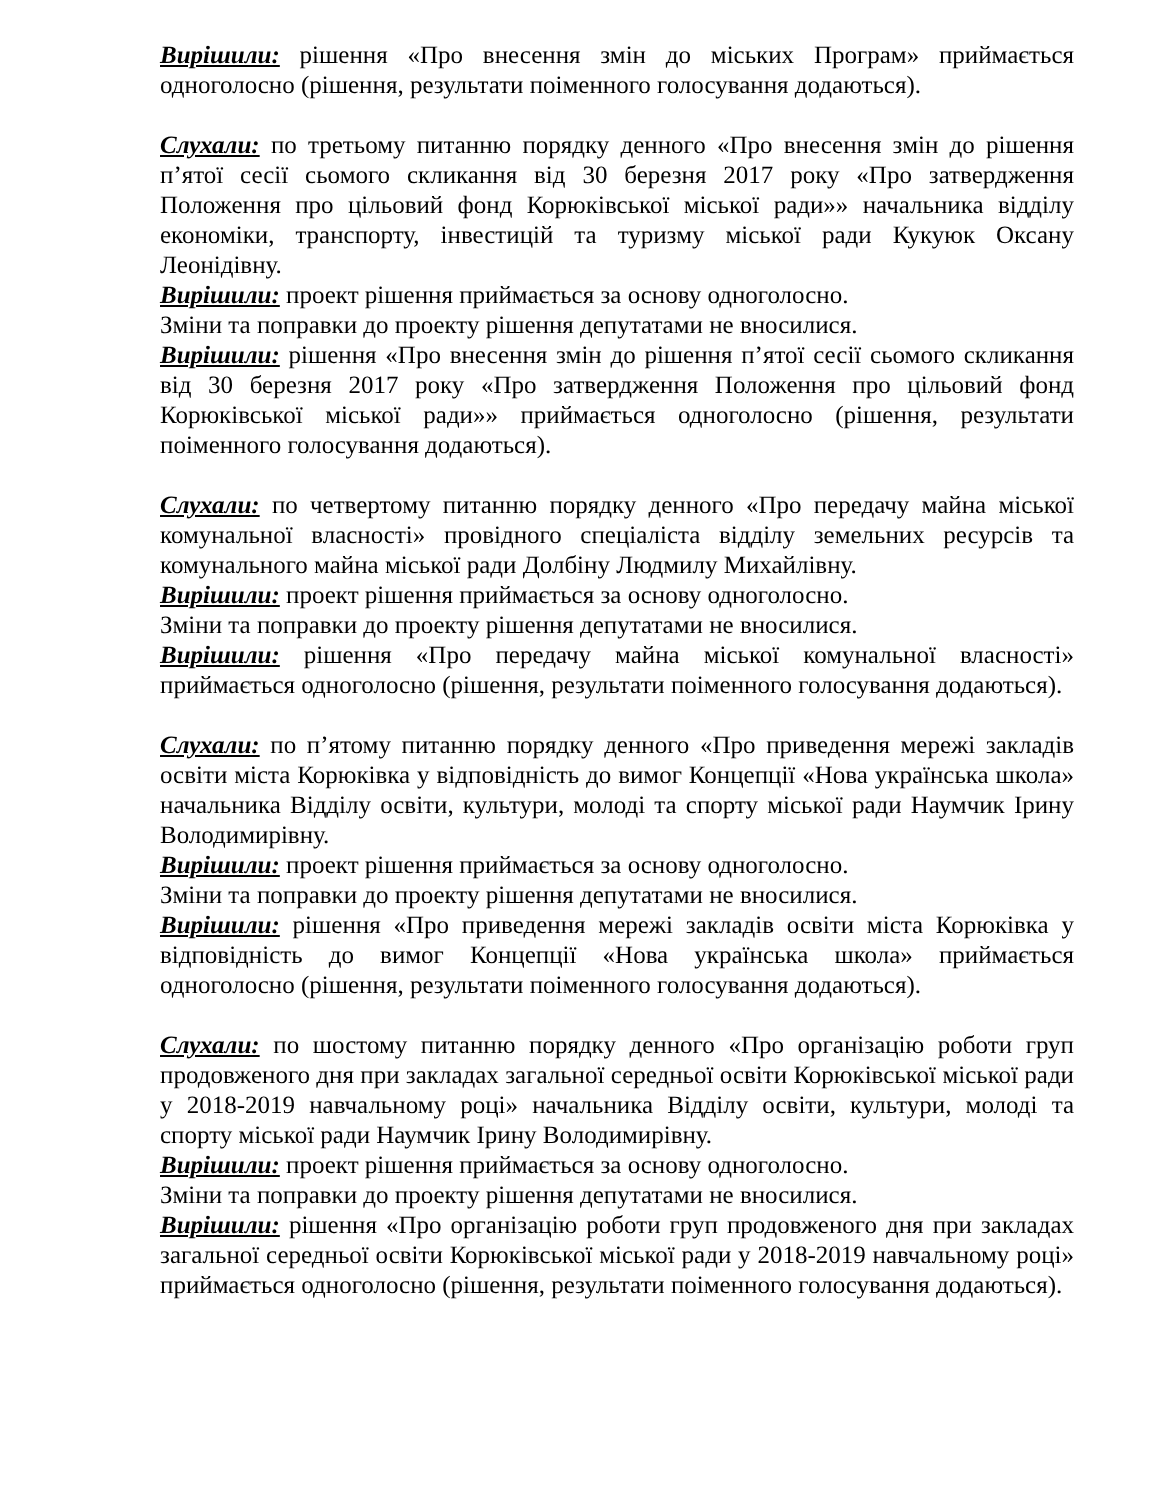Вирішили: рішення «Про внесення змін до міських Програм» приймається одноголосно (рішення, результати поіменного голосування додаються).
Слухали: по третьому питанню порядку денного «Про внесення змін до рішення п’ятої сесії сьомого скликання від 30 березня 2017 року «Про затвердження Положення про цільовий фонд Корюківської міської ради»» начальника відділу економіки, транспорту, інвестицій та туризму міської ради Кукуюк Оксану Леонідівну.
Вирішили: проект рішення приймається за основу одноголосно.
Зміни та поправки до проекту рішення депутатами не вносилися.
Вирішили: рішення «Про внесення змін до рішення п’ятої сесії сьомого скликання від 30 березня 2017 року «Про затвердження Положення про цільовий фонд Корюківської міської ради»» приймається одноголосно (рішення, результати поіменного голосування додаються).
Слухали: по четвертому питанню порядку денного «Про передачу майна міської комунальної власності» провідного спеціаліста відділу земельних ресурсів та комунального майна міської ради Долбіну Людмилу Михайлівну.
Вирішили: проект рішення приймається за основу одноголосно.
Зміни та поправки до проекту рішення депутатами не вносилися.
Вирішили: рішення «Про передачу майна міської комунальної власності» приймається одноголосно (рішення, результати поіменного голосування додаються).
Слухали: по п’ятому питанню порядку денного «Про приведення мережі закладів освіти міста Корюківка у відповідність до вимог Концепції «Нова українська школа» начальника Відділу освіти, культури, молоді та спорту міської ради Наумчик Ірину Володимирівну.
Вирішили: проект рішення приймається за основу одноголосно.
Зміни та поправки до проекту рішення депутатами не вносилися.
Вирішили: рішення «Про приведення мережі закладів освіти міста Корюківка у відповідність до вимог Концепції «Нова українська школа» приймається одноголосно (рішення, результати поіменного голосування додаються).
Слухали: по шостому питанню порядку денного «Про організацію роботи груп продовженого дня при закладах загальної середньої освіти Корюківської міської ради у 2018-2019 навчальному році» начальника Відділу освіти, культури, молоді та спорту міської ради Наумчик Ірину Володимирівну.
Вирішили: проект рішення приймається за основу одноголосно.
Зміни та поправки до проекту рішення депутатами не вносилися.
Вирішили: рішення «Про організацію роботи груп продовженого дня при закладах загальної середньої освіти Корюківської міської ради у 2018-2019 навчальному році» приймається одноголосно (рішення, результати поіменного голосування додаються).